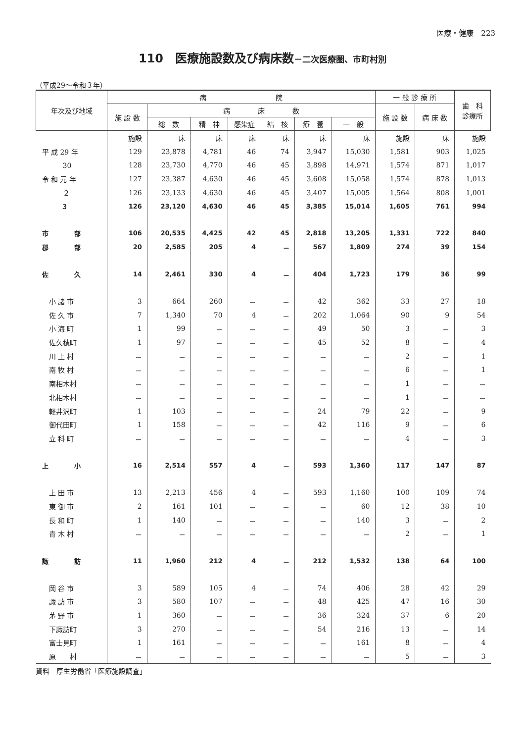医療・健康　223
110　医療施設数及び病床数－二次医療圏、市町村別
（平成29～令和３年）
| 年次及び地域 | 病 院 | | | | | | | 一 般 診 療 所 | | 歯 科 診療所 |
| --- | --- | --- | --- | --- | --- | --- | --- | --- | --- | --- |
| | 施 設 数 | 病 床 数 | | | | | | 施 設 数 | 病 床 数 | |
| | | 総 数 | 精 神 | 感染症 | 結 核 | 療 養 | 一 般 | | | |
| | 施設 | 床 | 床 | 床 | 床 | 床 | 床 | 施設 | 床 | 施設 |
| 平 成 29 年 | 129 | 23,878 | 4,781 | 46 | 74 | 3,947 | 15,030 | 1,581 | 903 | 1,025 |
| 30 | 128 | 23,730 | 4,770 | 46 | 45 | 3,898 | 14,971 | 1,574 | 871 | 1,017 |
| 令 和 元 年 | 127 | 23,387 | 4,630 | 46 | 45 | 3,608 | 15,058 | 1,574 | 878 | 1,013 |
| ２ | 126 | 23,133 | 4,630 | 46 | 45 | 3,407 | 15,005 | 1,564 | 808 | 1,001 |
| ３ | 126 | 23,120 | 4,630 | 46 | 45 | 3,385 | 15,014 | 1,605 | 761 | 994 |
| 市 部 | 106 | 20,535 | 4,425 | 42 | 45 | 2,818 | 13,205 | 1,331 | 722 | 840 |
| 郡 部 | 20 | 2,585 | 205 | 4 | － | 567 | 1,809 | 274 | 39 | 154 |
| 佐 久 | 14 | 2,461 | 330 | 4 | － | 404 | 1,723 | 179 | 36 | 99 |
| 小 諸 市 | 3 | 664 | 260 | － | － | 42 | 362 | 33 | 27 | 18 |
| 佐 久 市 | 7 | 1,340 | 70 | 4 | － | 202 | 1,064 | 90 | 9 | 54 |
| 小 海 町 | 1 | 99 | － | － | － | 49 | 50 | 3 | － | 3 |
| 佐久穂町 | 1 | 97 | － | － | － | 45 | 52 | 8 | － | 4 |
| 川 上 村 | － | － | － | － | － | － | － | 2 | － | 1 |
| 南 牧 村 | － | － | － | － | － | － | － | 6 | － | 1 |
| 南相木村 | － | － | － | － | － | － | － | 1 | － | － |
| 北相木村 | － | － | － | － | － | － | － | 1 | － | － |
| 軽井沢町 | 1 | 103 | － | － | － | 24 | 79 | 22 | － | 9 |
| 御代田町 | 1 | 158 | － | － | － | 42 | 116 | 9 | － | 6 |
| 立 科 町 | － | － | － | － | － | － | － | 4 | － | 3 |
| 上 小 | 16 | 2,514 | 557 | 4 | － | 593 | 1,360 | 117 | 147 | 87 |
| 上 田 市 | 13 | 2,213 | 456 | 4 | － | 593 | 1,160 | 100 | 109 | 74 |
| 東 御 市 | 2 | 161 | 101 | － | － | － | 60 | 12 | 38 | 10 |
| 長 和 町 | 1 | 140 | － | － | － | － | 140 | 3 | － | 2 |
| 青 木 村 | － | － | － | － | － | － | － | 2 | － | 1 |
| 諏 訪 | 11 | 1,960 | 212 | 4 | － | 212 | 1,532 | 138 | 64 | 100 |
| 岡 谷 市 | 3 | 589 | 105 | 4 | － | 74 | 406 | 28 | 42 | 29 |
| 諏 訪 市 | 3 | 580 | 107 | － | － | 48 | 425 | 47 | 16 | 30 |
| 茅 野 市 | 1 | 360 | － | － | － | 36 | 324 | 37 | 6 | 20 |
| 下諏訪町 | 3 | 270 | － | － | － | 54 | 216 | 13 | － | 14 |
| 富士見町 | 1 | 161 | － | － | － | － | 161 | 8 | － | 4 |
| 原 村 | － | － | － | － | － | － | － | 5 | － | 3 |
資料　厚生労働省「医療施設調査」